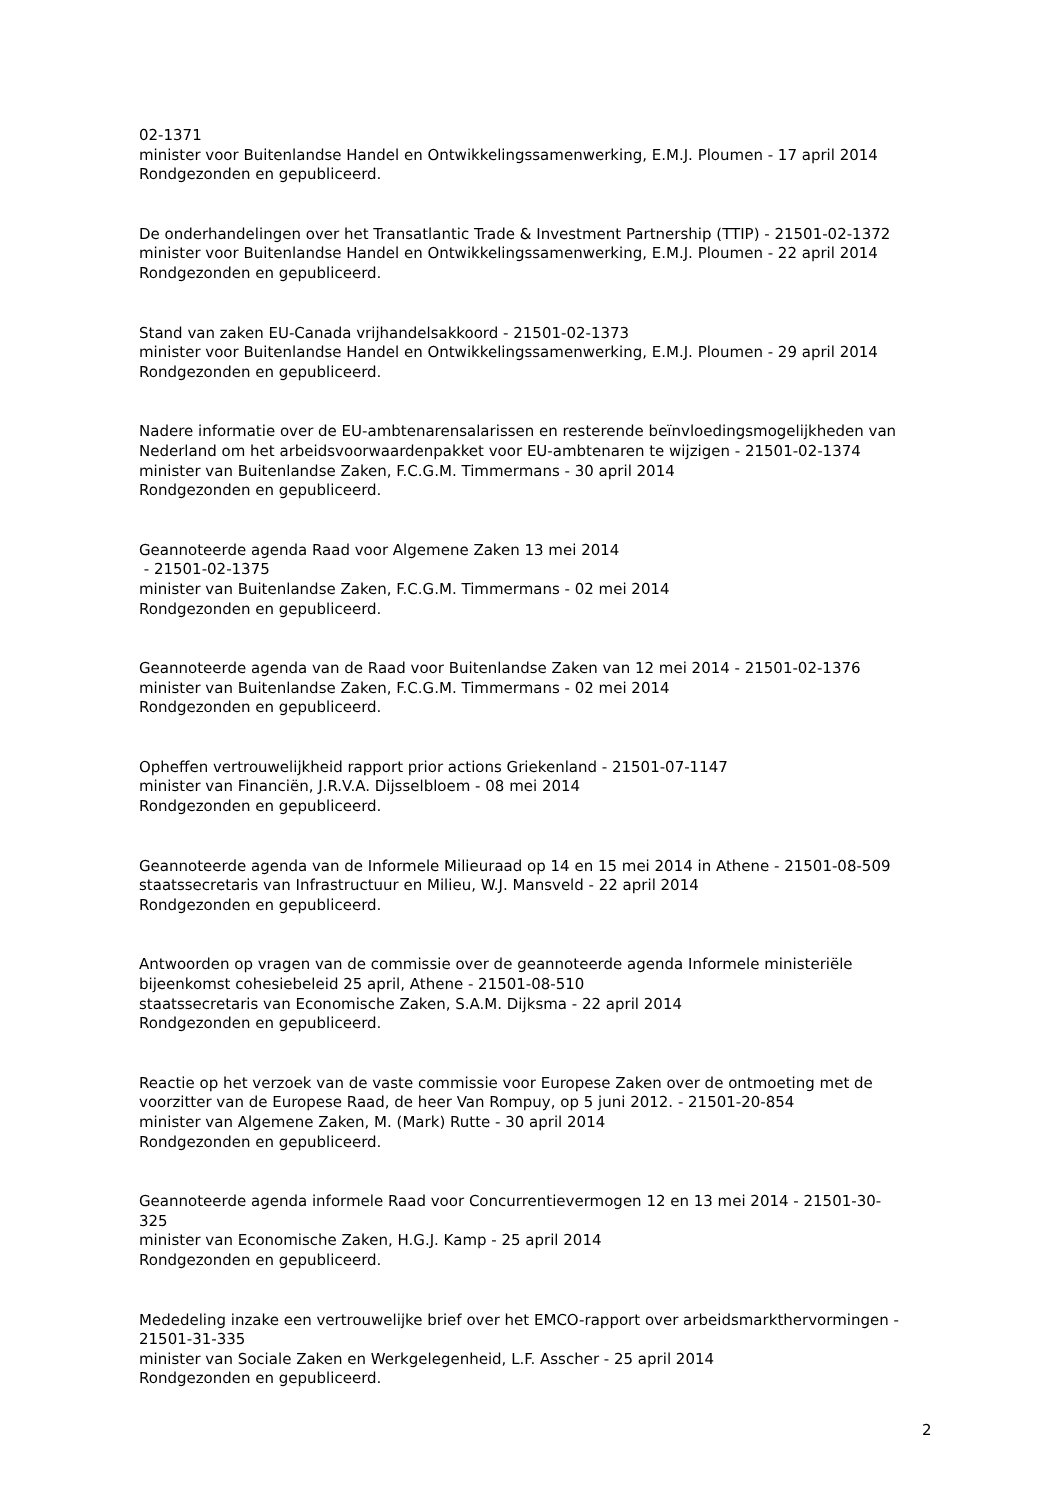02-1371
minister voor Buitenlandse Handel en Ontwikkelingssamenwerking, E.M.J. Ploumen - 17 april 2014
Rondgezonden en gepubliceerd.
De onderhandelingen over het Transatlantic Trade & Investment Partnership (TTIP) - 21501-02-1372
minister voor Buitenlandse Handel en Ontwikkelingssamenwerking, E.M.J. Ploumen - 22 april 2014
Rondgezonden en gepubliceerd.
Stand van zaken EU-Canada vrijhandelsakkoord - 21501-02-1373
minister voor Buitenlandse Handel en Ontwikkelingssamenwerking, E.M.J. Ploumen - 29 april 2014
Rondgezonden en gepubliceerd.
Nadere informatie over de EU-ambtenarensalarissen en resterende beïnvloedingsmogelijkheden van Nederland om het arbeidsvoorwaardenpakket voor EU-ambtenaren te wijzigen - 21501-02-1374
minister van Buitenlandse Zaken, F.C.G.M. Timmermans - 30 april 2014
Rondgezonden en gepubliceerd.
Geannoteerde agenda Raad voor Algemene Zaken 13 mei 2014
- 21501-02-1375
minister van Buitenlandse Zaken, F.C.G.M. Timmermans - 02 mei 2014
Rondgezonden en gepubliceerd.
Geannoteerde agenda van de Raad voor Buitenlandse Zaken van 12 mei 2014 - 21501-02-1376
minister van Buitenlandse Zaken, F.C.G.M. Timmermans - 02 mei 2014
Rondgezonden en gepubliceerd.
Opheffen vertrouwelijkheid rapport prior actions Griekenland - 21501-07-1147
minister van Financiën, J.R.V.A. Dijsselbloem - 08 mei 2014
Rondgezonden en gepubliceerd.
Geannoteerde agenda van de Informele Milieuraad op 14 en 15 mei 2014 in Athene - 21501-08-509
staatssecretaris van Infrastructuur en Milieu, W.J. Mansveld - 22 april 2014
Rondgezonden en gepubliceerd.
Antwoorden op vragen van de commissie over de geannoteerde agenda Informele ministeriële bijeenkomst cohesiebeleid 25 april, Athene - 21501-08-510
staatssecretaris van Economische Zaken, S.A.M. Dijksma - 22 april 2014
Rondgezonden en gepubliceerd.
Reactie op het verzoek van de vaste commissie voor Europese Zaken over de ontmoeting met de voorzitter van de Europese Raad, de heer Van Rompuy, op 5 juni 2012. - 21501-20-854
minister van Algemene Zaken, M. (Mark) Rutte - 30 april 2014
Rondgezonden en gepubliceerd.
Geannoteerde agenda informele Raad voor Concurrentievermogen 12 en 13 mei 2014 - 21501-30-325
minister van Economische Zaken, H.G.J. Kamp - 25 april 2014
Rondgezonden en gepubliceerd.
Mededeling inzake een vertrouwelijke brief over het EMCO-rapport over arbeidsmarkthervormingen - 21501-31-335
minister van Sociale Zaken en Werkgelegenheid, L.F. Asscher - 25 april 2014
Rondgezonden en gepubliceerd.
2